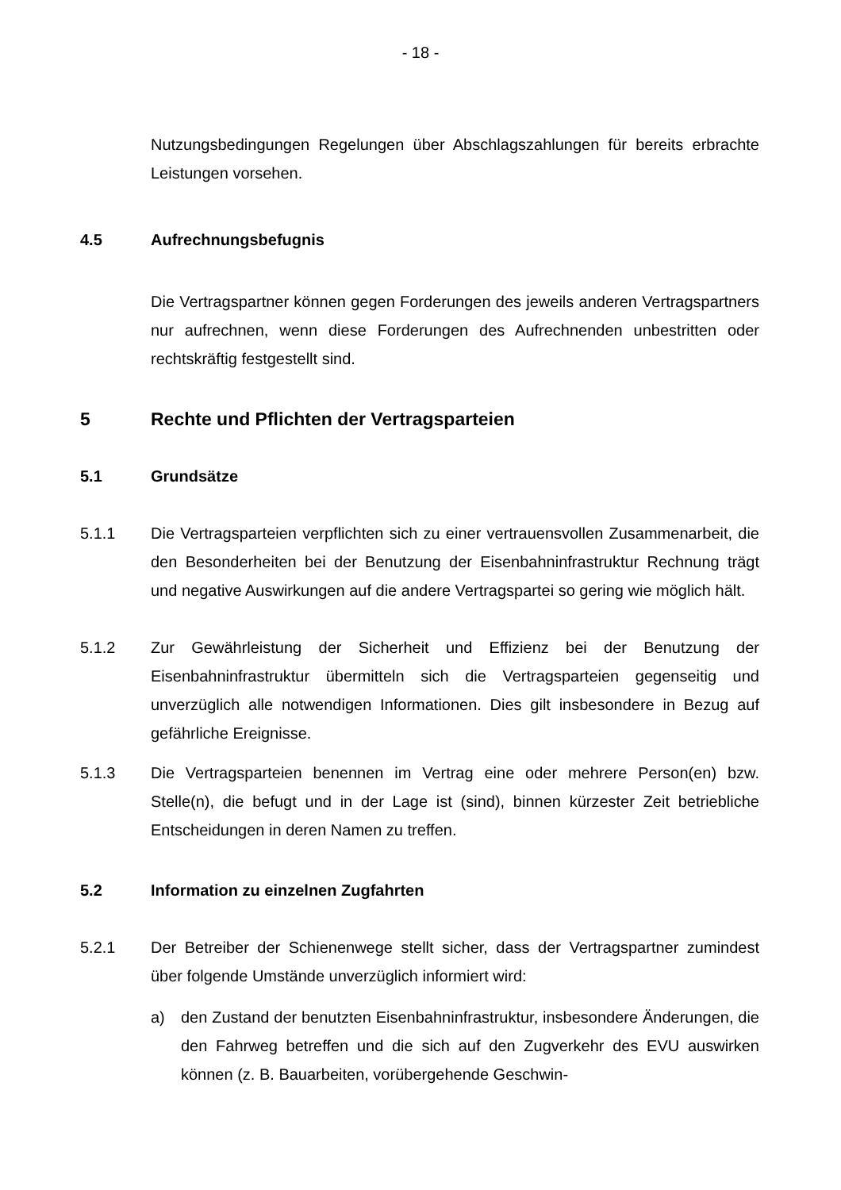- 18 -
Nutzungsbedingungen Regelungen über Abschlagszahlungen für bereits erbrachte Leistungen vorsehen.
4.5 Aufrechnungsbefugnis
Die Vertragspartner können gegen Forderungen des jeweils anderen Vertragspartners nur aufrechnen, wenn diese Forderungen des Aufrechnenden unbestritten oder rechtskräftig festgestellt sind.
5 Rechte und Pflichten der Vertragsparteien
5.1 Grundsätze
5.1.1 Die Vertragsparteien verpflichten sich zu einer vertrauensvollen Zusammenarbeit, die den Besonderheiten bei der Benutzung der Eisenbahninfrastruktur Rechnung trägt und negative Auswirkungen auf die andere Vertragspartei so gering wie möglich hält.
5.1.2 Zur Gewährleistung der Sicherheit und Effizienz bei der Benutzung der Eisenbahninfrastruktur übermitteln sich die Vertragsparteien gegenseitig und unverzüglich alle notwendigen Informationen. Dies gilt insbesondere in Bezug auf gefährliche Ereignisse.
5.1.3 Die Vertragsparteien benennen im Vertrag eine oder mehrere Person(en) bzw. Stelle(n), die befugt und in der Lage ist (sind), binnen kürzester Zeit betriebliche Entscheidungen in deren Namen zu treffen.
5.2 Information zu einzelnen Zugfahrten
5.2.1 Der Betreiber der Schienenwege stellt sicher, dass der Vertragspartner zumindest über folgende Umstände unverzüglich informiert wird:
a) den Zustand der benutzten Eisenbahninfrastruktur, insbesondere Änderungen, die den Fahrweg betreffen und die sich auf den Zugverkehr des EVU auswirken können (z. B. Bauarbeiten, vorübergehende Geschwin-